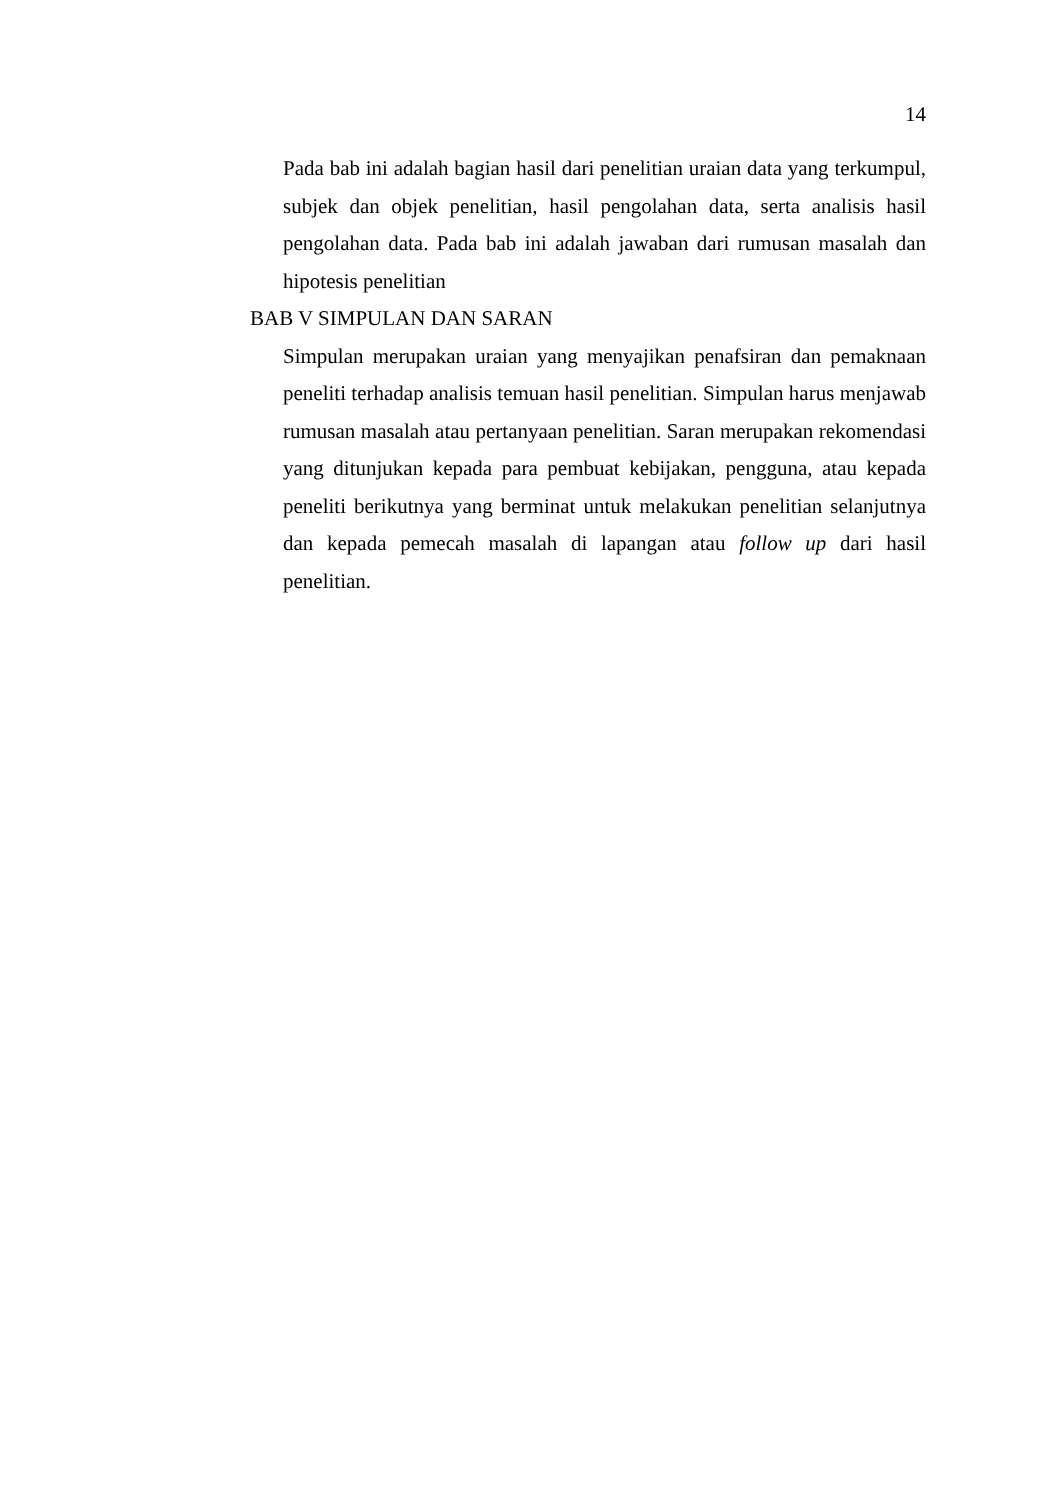14
Pada bab ini adalah bagian hasil dari penelitian uraian data yang terkumpul, subjek dan objek penelitian, hasil pengolahan data, serta analisis hasil pengolahan data. Pada bab ini adalah jawaban dari rumusan masalah dan hipotesis penelitian
BAB V SIMPULAN DAN SARAN
Simpulan merupakan uraian yang menyajikan penafsiran dan pemaknaan peneliti terhadap analisis temuan hasil penelitian. Simpulan harus menjawab rumusan masalah atau pertanyaan penelitian. Saran merupakan rekomendasi yang ditunjukan kepada para pembuat kebijakan, pengguna, atau kepada peneliti berikutnya yang berminat untuk melakukan penelitian selanjutnya dan kepada pemecah masalah di lapangan atau follow up dari hasil penelitian.